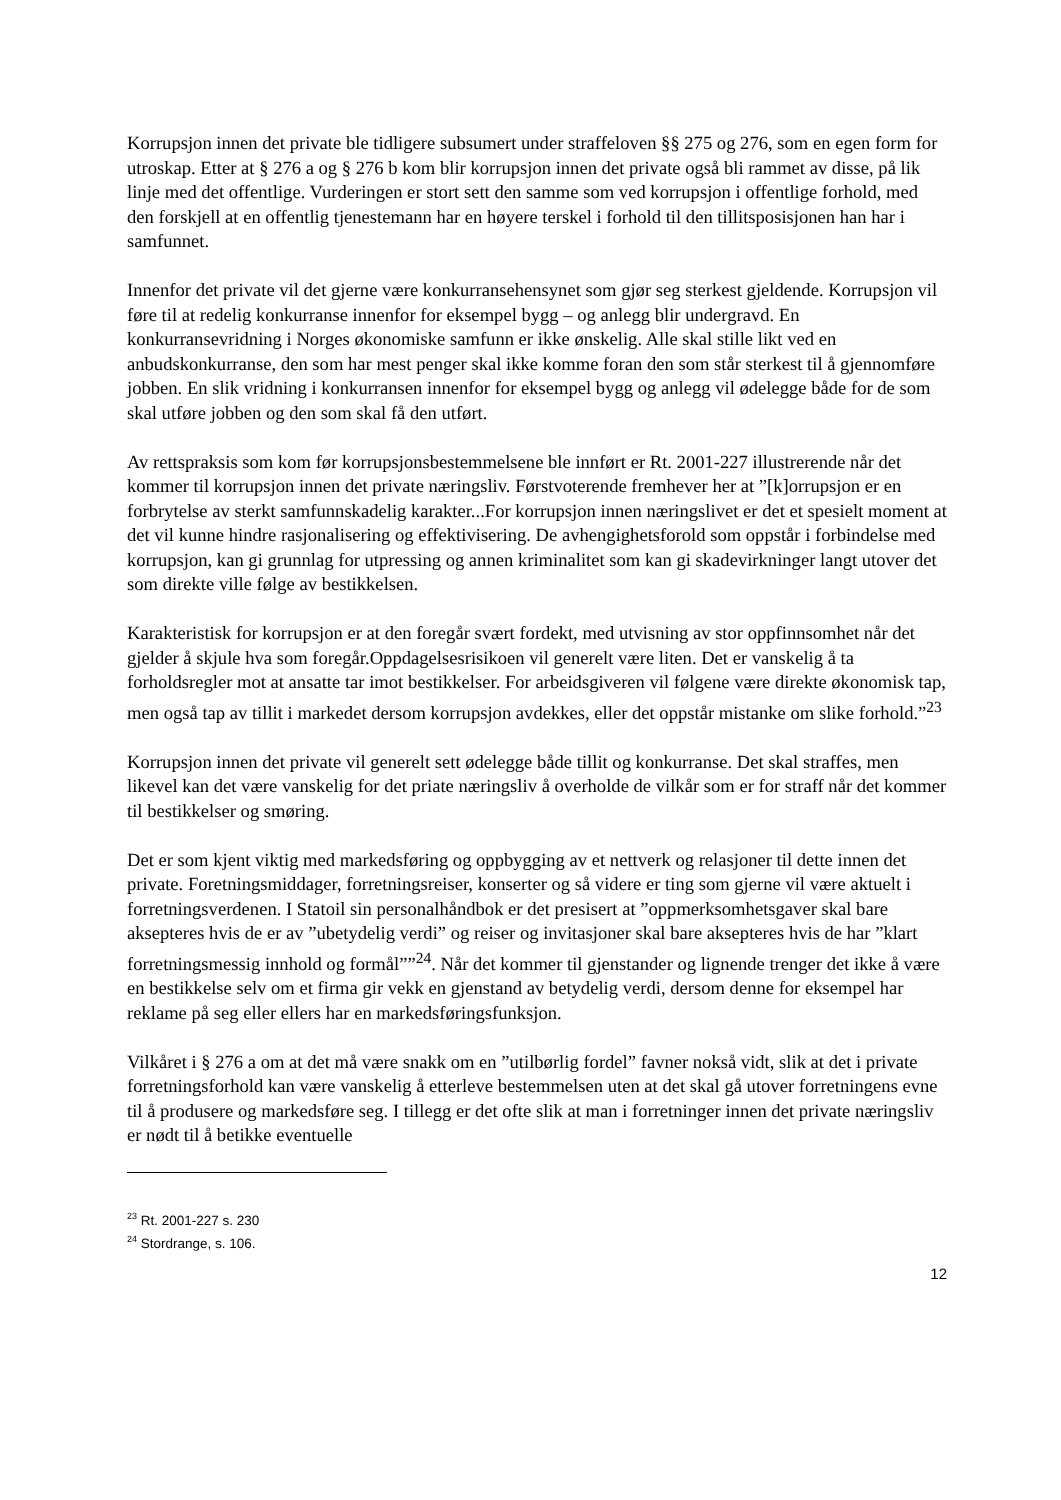Korrupsjon innen det private ble tidligere subsumert under straffeloven §§ 275 og 276, som en egen form for utroskap. Etter at § 276 a og § 276 b kom blir korrupsjon innen det private også bli rammet av disse, på lik linje med det offentlige. Vurderingen er stort sett den samme som ved korrupsjon i offentlige forhold, med den forskjell at en offentlig tjenestemann har en høyere terskel i forhold til den tillitsposisjonen han har i samfunnet.
Innenfor det private vil det gjerne være konkurransehensynet som gjør seg sterkest gjeldende. Korrupsjon vil føre til at redelig konkurranse innenfor for eksempel bygg – og anlegg blir undergravd. En konkurransevridning i Norges økonomiske samfunn er ikke ønskelig. Alle skal stille likt ved en anbudskonkurranse, den som har mest penger skal ikke komme foran den som står sterkest til å gjennomføre jobben. En slik vridning i konkurransen innenfor for eksempel bygg og anlegg vil ødelegge både for de som skal utføre jobben og den som skal få den utført.
Av rettspraksis som kom før korrupsjonsbestemmelsene ble innført er Rt. 2001-227 illustrerende når det kommer til korrupsjon innen det private næringsliv. Førstvoterende fremhever her at ”[k]orrupsjon er en forbrytelse av sterkt samfunnskadelig karakter...For korrupsjon innen næringslivet er det et spesielt moment at det vil kunne hindre rasjonalisering og effektivisering. De avhengighetsforold som oppstår i forbindelse med korrupsjon, kan gi grunnlag for utpressing og annen kriminalitet som kan gi skadevirkninger langt utover det som direkte ville følge av bestikkelsen.
Karakteristisk for korrupsjon er at den foregår svært fordekt, med utvisning av stor oppfinnsomhet når det gjelder å skjule hva som foregår.Oppdagelsesrisikoen vil generelt være liten. Det er vanskelig å ta forholdsregler mot at ansatte tar imot bestikkelser. For arbeidsgiveren vil følgene være direkte økonomisk tap, men også tap av tillit i markedet dersom korrupsjon avdekkes, eller det oppstår mistanke om slike forhold.”<sup>23</sup>
Korrupsjon innen det private vil generelt sett ødelegge både tillit og konkurranse. Det skal straffes, men likevel kan det være vanskelig for det priate næringsliv å overholde de vilkår som er for straff når det kommer til bestikkelser og smøring.
Det er som kjent viktig med markedsføring og oppbygging av et nettverk og relasjoner til dette innen det private. Foretningsmiddager, forretningsreiser, konserter og så videre er ting som gjerne vil være aktuelt i forretningsverdenen. I Statoil sin personalhåndbok er det presisert at ”oppmerksomhetsgaver skal bare aksepteres hvis de er av ”ubetydelig verdi” og reiser og invitasjoner skal bare aksepteres hvis de har ”klart forretningsmessig innhold og formål””<sup>24</sup>. Når det kommer til gjenstander og lignende trenger det ikke å være en bestikkelse selv om et firma gir vekk en gjenstand av betydelig verdi, dersom denne for eksempel har reklame på seg eller ellers har en markedsføringsfunksjon.
Vilkåret i § 276 a om at det må være snakk om en ”utilbørlig fordel” favner nokså vidt, slik at det i private forretningsforhold kan være vanskelig å etterleve bestemmelsen uten at det skal gå utover forretningens evne til å produsere og markedsføre seg. I tillegg er det ofte slik at man i forretninger innen det private næringsliv er nødt til å betikke eventuelle
<sup>23</sup> Rt. 2001-227 s. 230
<sup>24</sup> Stordrange, s. 106.
12